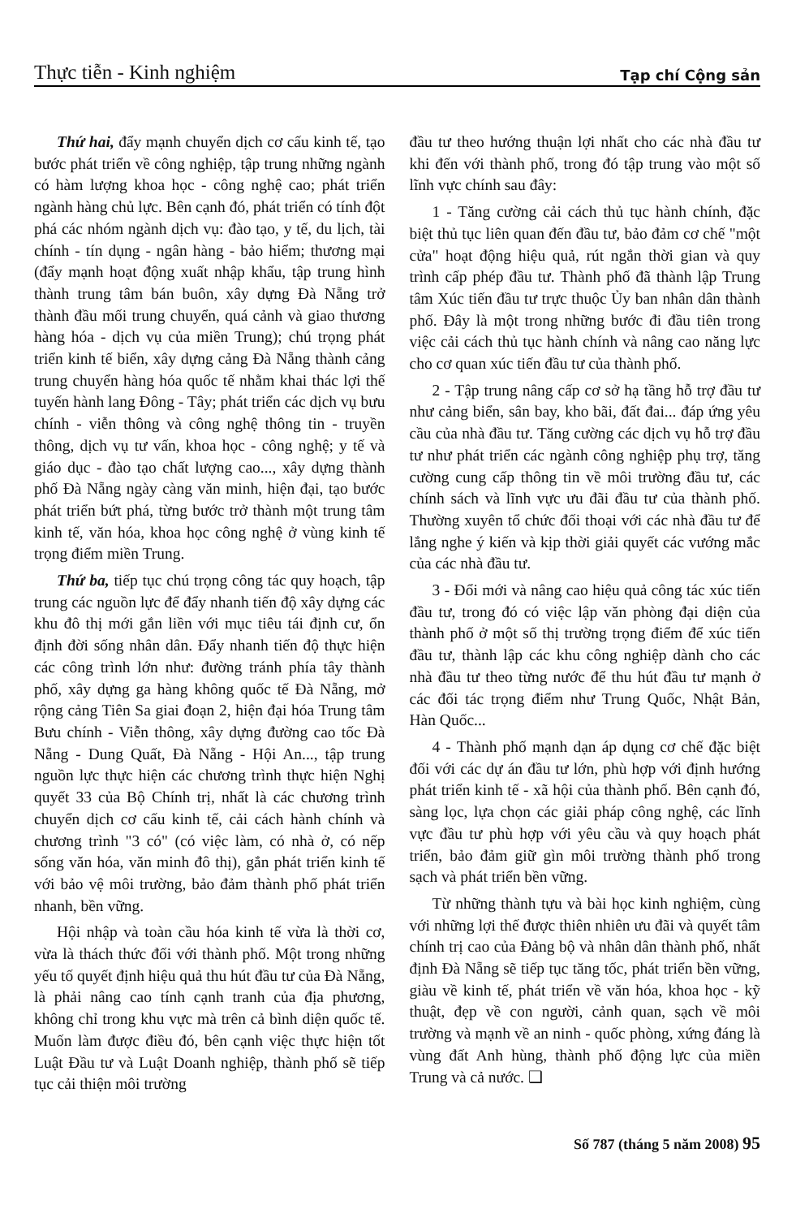Thực tiễn - Kinh nghiệm Tạp chí Cộng sản
Thứ hai, đẩy mạnh chuyển dịch cơ cấu kinh tế, tạo bước phát triển về công nghiệp, tập trung những ngành có hàm lượng khoa học - công nghệ cao; phát triển ngành hàng chủ lực. Bên cạnh đó, phát triển có tính đột phá các nhóm ngành dịch vụ: đào tạo, y tế, du lịch, tài chính - tín dụng - ngân hàng - bảo hiểm; thương mại (đẩy mạnh hoạt động xuất nhập khẩu, tập trung hình thành trung tâm bán buôn, xây dựng Đà Nẵng trở thành đầu mối trung chuyển, quá cảnh và giao thương hàng hóa - dịch vụ của miền Trung); chú trọng phát triển kinh tế biển, xây dựng cảng Đà Nẵng thành cảng trung chuyển hàng hóa quốc tế nhằm khai thác lợi thế tuyến hành lang Đông - Tây; phát triển các dịch vụ bưu chính - viễn thông và công nghệ thông tin - truyền thông, dịch vụ tư vấn, khoa học - công nghệ; y tế và giáo dục - đào tạo chất lượng cao..., xây dựng thành phố Đà Nẵng ngày càng văn minh, hiện đại, tạo bước phát triển bứt phá, từng bước trở thành một trung tâm kinh tế, văn hóa, khoa học công nghệ ở vùng kinh tế trọng điểm miền Trung.
Thứ ba, tiếp tục chú trọng công tác quy hoạch, tập trung các nguồn lực để đẩy nhanh tiến độ xây dựng các khu đô thị mới gắn liền với mục tiêu tái định cư, ổn định đời sống nhân dân. Đẩy nhanh tiến độ thực hiện các công trình lớn như: đường tránh phía tây thành phố, xây dựng ga hàng không quốc tế Đà Nẵng, mở rộng cảng Tiên Sa giai đoạn 2, hiện đại hóa Trung tâm Bưu chính - Viễn thông, xây dựng đường cao tốc Đà Nẵng - Dung Quất, Đà Nẵng - Hội An..., tập trung nguồn lực thực hiện các chương trình thực hiện Nghị quyết 33 của Bộ Chính trị, nhất là các chương trình chuyển dịch cơ cấu kinh tế, cải cách hành chính và chương trình "3 có" (có việc làm, có nhà ở, có nếp sống văn hóa, văn minh đô thị), gắn phát triển kinh tế với bảo vệ môi trường, bảo đảm thành phố phát triển nhanh, bền vững.
Hội nhập và toàn cầu hóa kinh tế vừa là thời cơ, vừa là thách thức đối với thành phố. Một trong những yếu tố quyết định hiệu quả thu hút đầu tư của Đà Nẵng, là phải nâng cao tính cạnh tranh của địa phương, không chỉ trong khu vực mà trên cả bình diện quốc tế. Muốn làm được điều đó, bên cạnh việc thực hiện tốt Luật Đầu tư và Luật Doanh nghiệp, thành phố sẽ tiếp tục cải thiện môi trường
đầu tư theo hướng thuận lợi nhất cho các nhà đầu tư khi đến với thành phố, trong đó tập trung vào một số lĩnh vực chính sau đây:
1 - Tăng cường cải cách thủ tục hành chính, đặc biệt thủ tục liên quan đến đầu tư, bảo đảm cơ chế "một cửa" hoạt động hiệu quả, rút ngắn thời gian và quy trình cấp phép đầu tư. Thành phố đã thành lập Trung tâm Xúc tiến đầu tư trực thuộc Ủy ban nhân dân thành phố. Đây là một trong những bước đi đầu tiên trong việc cải cách thủ tục hành chính và nâng cao năng lực cho cơ quan xúc tiến đầu tư của thành phố.
2 - Tập trung nâng cấp cơ sở hạ tầng hỗ trợ đầu tư như cảng biển, sân bay, kho bãi, đất đai... đáp ứng yêu cầu của nhà đầu tư. Tăng cường các dịch vụ hỗ trợ đầu tư như phát triển các ngành công nghiệp phụ trợ, tăng cường cung cấp thông tin về môi trường đầu tư, các chính sách và lĩnh vực ưu đãi đầu tư của thành phố. Thường xuyên tổ chức đối thoại với các nhà đầu tư để lắng nghe ý kiến và kịp thời giải quyết các vướng mắc của các nhà đầu tư.
3 - Đổi mới và nâng cao hiệu quả công tác xúc tiến đầu tư, trong đó có việc lập văn phòng đại diện của thành phố ở một số thị trường trọng điểm để xúc tiến đầu tư, thành lập các khu công nghiệp dành cho các nhà đầu tư theo từng nước để thu hút đầu tư mạnh ở các đối tác trọng điểm như Trung Quốc, Nhật Bản, Hàn Quốc...
4 - Thành phố mạnh dạn áp dụng cơ chế đặc biệt đối với các dự án đầu tư lớn, phù hợp với định hướng phát triển kinh tế - xã hội của thành phố. Bên cạnh đó, sàng lọc, lựa chọn các giải pháp công nghệ, các lĩnh vực đầu tư phù hợp với yêu cầu và quy hoạch phát triển, bảo đảm giữ gìn môi trường thành phố trong sạch và phát triển bền vững.
Từ những thành tựu và bài học kinh nghiệm, cùng với những lợi thế được thiên nhiên ưu đãi và quyết tâm chính trị cao của Đảng bộ và nhân dân thành phố, nhất định Đà Nẵng sẽ tiếp tục tăng tốc, phát triển bền vững, giàu về kinh tế, phát triển về văn hóa, khoa học - kỹ thuật, đẹp về con người, cảnh quan, sạch về môi trường và mạnh về an ninh - quốc phòng, xứng đáng là vùng đất Anh hùng, thành phố động lực của miền Trung và cả nước. ❑
Số 787 (tháng 5 năm 2008) 95